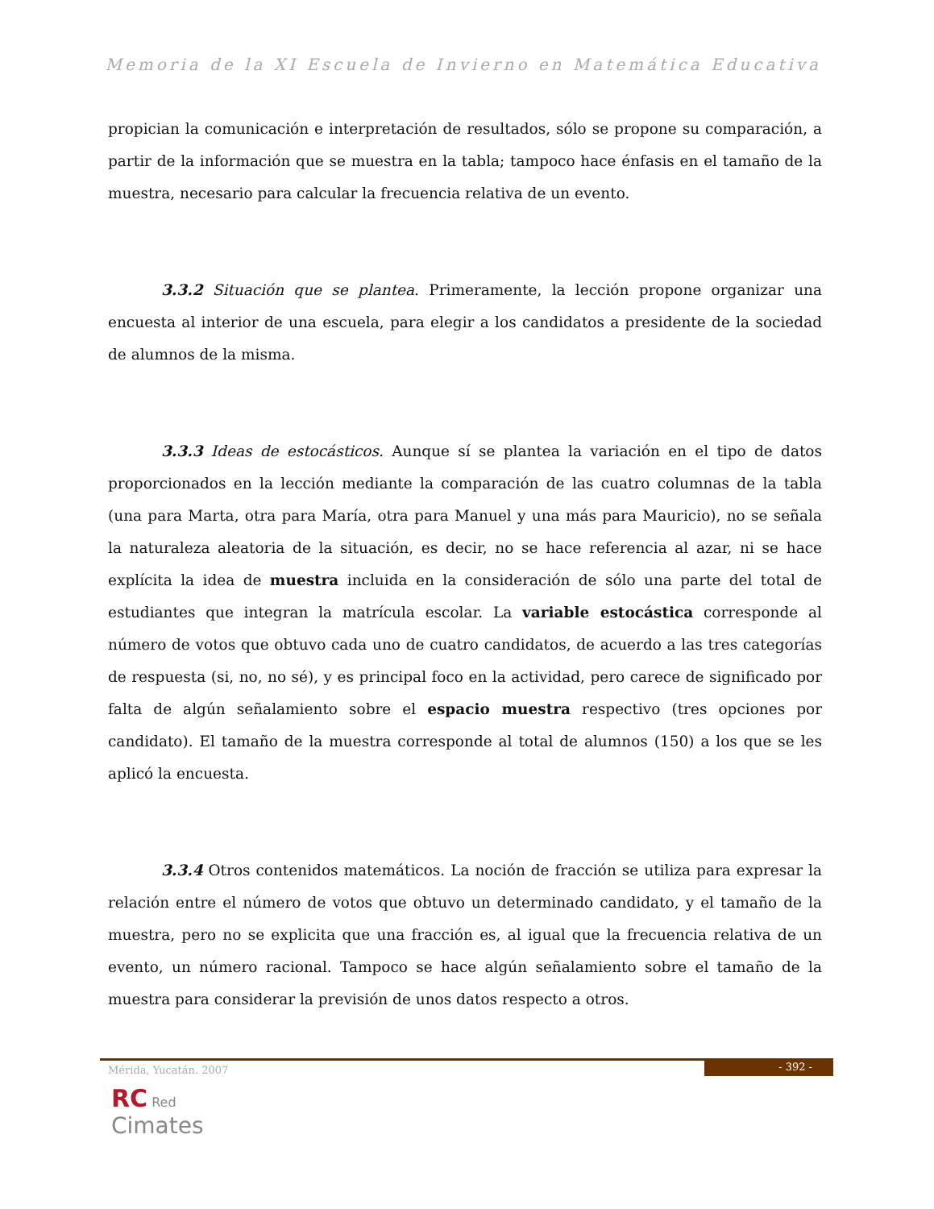Memoria de la XI Escuela de Invierno en Matemática Educativa
propician la comunicación e interpretación de resultados, sólo se propone su comparación, a partir de la información que se muestra en la tabla; tampoco hace énfasis en el tamaño de la muestra, necesario para calcular la frecuencia relativa de un evento.
3.3.2 Situación que se plantea. Primeramente, la lección propone organizar una encuesta al interior de una escuela, para elegir a los candidatos a presidente de la sociedad de alumnos de la misma.
3.3.3 Ideas de estocásticos. Aunque sí se plantea la variación en el tipo de datos proporcionados en la lección mediante la comparación de las cuatro columnas de la tabla (una para Marta, otra para María, otra para Manuel y una más para Mauricio), no se señala la naturaleza aleatoria de la situación, es decir, no se hace referencia al azar, ni se hace explícita la idea de muestra incluida en la consideración de sólo una parte del total de estudiantes que integran la matrícula escolar. La variable estocástica corresponde al número de votos que obtuvo cada uno de cuatro candidatos, de acuerdo a las tres categorías de respuesta (si, no, no sé), y es principal foco en la actividad, pero carece de significado por falta de algún señalamiento sobre el espacio muestra respectivo (tres opciones por candidato). El tamaño de la muestra corresponde al total de alumnos (150) a los que se les aplicó la encuesta.
3.3.4 Otros contenidos matemáticos. La noción de fracción se utiliza para expresar la relación entre el número de votos que obtuvo un determinado candidato, y el tamaño de la muestra, pero no se explicita que una fracción es, al igual que la frecuencia relativa de un evento, un número racional. Tampoco se hace algún señalamiento sobre el tamaño de la muestra para considerar la previsión de unos datos respecto a otros.
Mérida, Yucatán. 2007 - 392 -
RC Red
Cimates